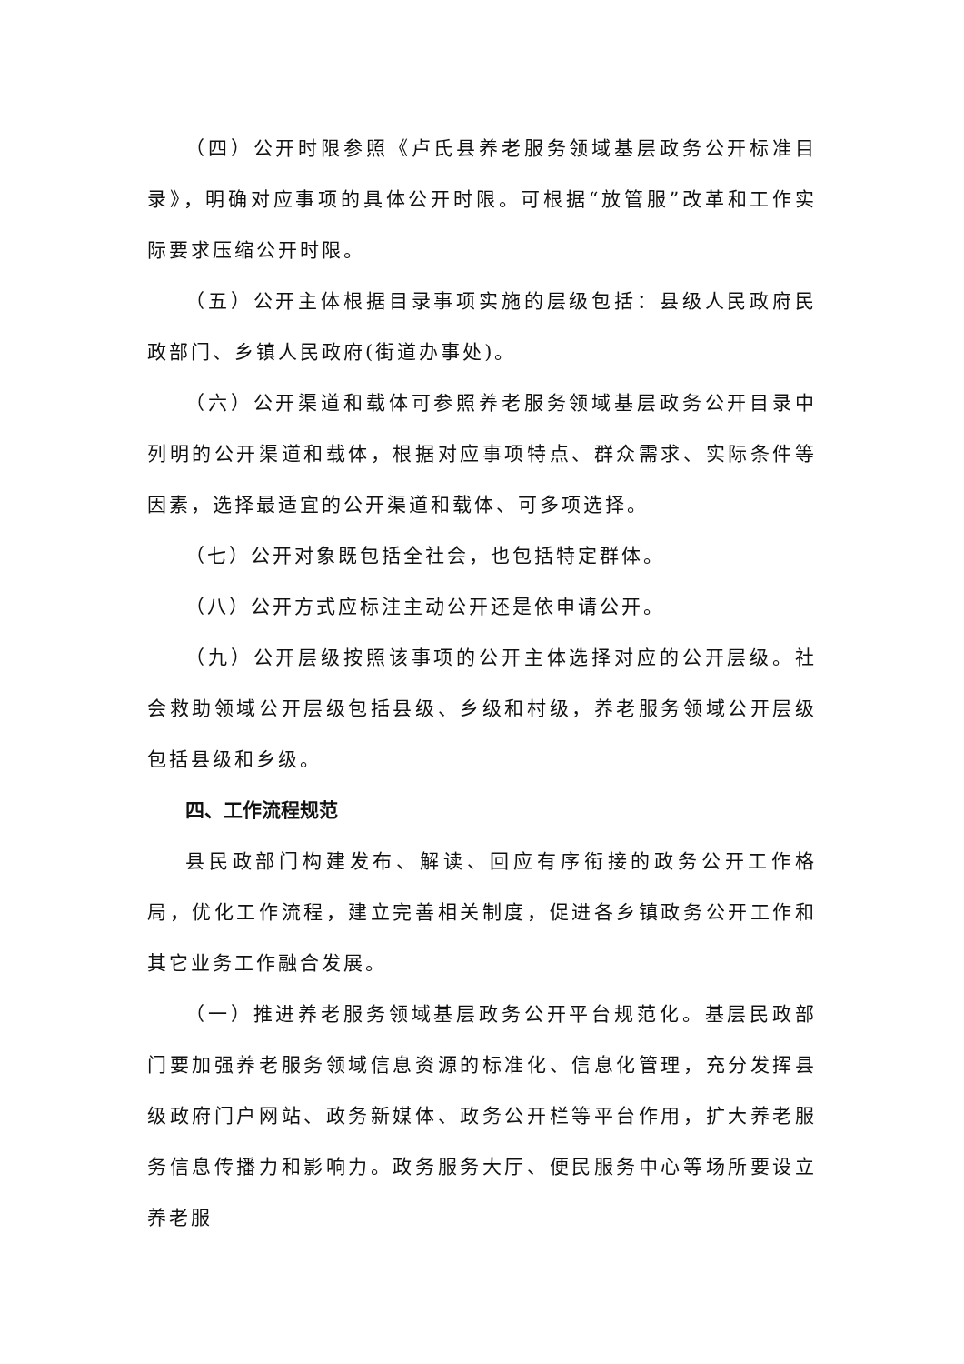（四）公开时限参照《卢氏县养老服务领域基层政务公开标准目录》，明确对应事项的具体公开时限。可根据“放管服”改革和工作实际要求压缩公开时限。
（五）公开主体根据目录事项实施的层级包括：县级人民政府民政部门、乡镇人民政府(街道办事处)。
（六）公开渠道和载体可参照养老服务领域基层政务公开目录中列明的公开渠道和载体，根据对应事项特点、群众需求、实际条件等因素，选择最适宜的公开渠道和载体、可多项选择。
（七）公开对象既包括全社会，也包括特定群体。
（八）公开方式应标注主动公开还是依申请公开。
（九）公开层级按照该事项的公开主体选择对应的公开层级。社会救助领域公开层级包括县级、乡级和村级，养老服务领域公开层级包括县级和乡级。
四、工作流程规范
县民政部门构建发布、解读、回应有序衔接的政务公开工作格局，优化工作流程，建立完善相关制度，促进各乡镇政务公开工作和其它业务工作融合发展。
（一）推进养老服务领域基层政务公开平台规范化。基层民政部门要加强养老服务领域信息资源的标准化、信息化管理，充分发挥县级政府门户网站、政务新媒体、政务公开栏等平台作用，扩大养老服务信息传播力和影响力。政务服务大厅、便民服务中心等场所要设立养老服